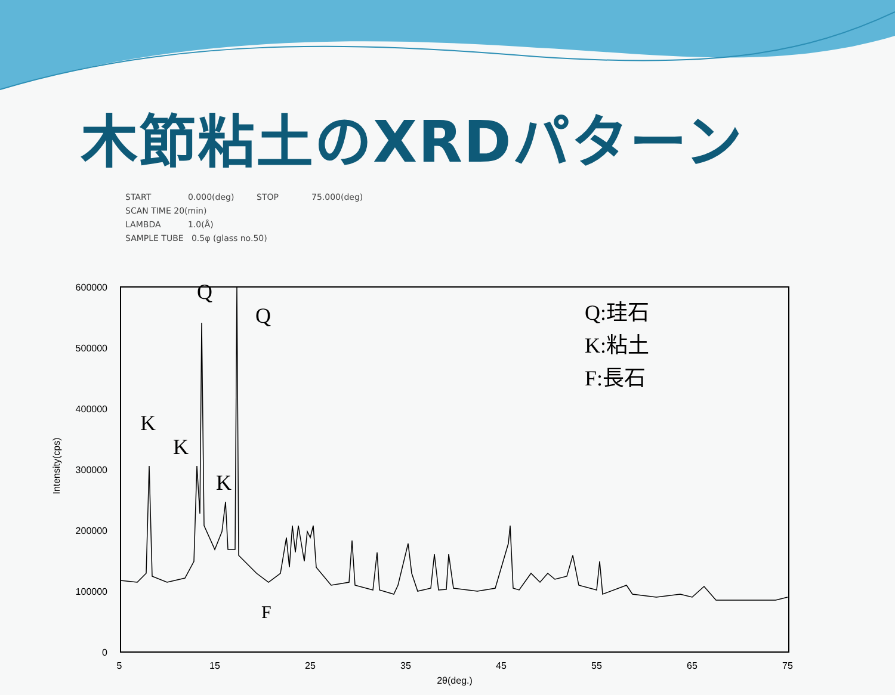木節粘土のXRDパターン
START 0.000(deg) STOP 75.000(deg)
SCAN TIME 20(min)
LAMBDA 1.0(Å)
SAMPLE TUBE 0.5φ (glass no.50)
600000
500000
400000
300000
200000
100000
0
5
15
25
35
45
55
65
75
2θ(deg.)
Intensity(cps)
Q
Q
K
K
K
F
Q:珪石
K:粘土
F:長石